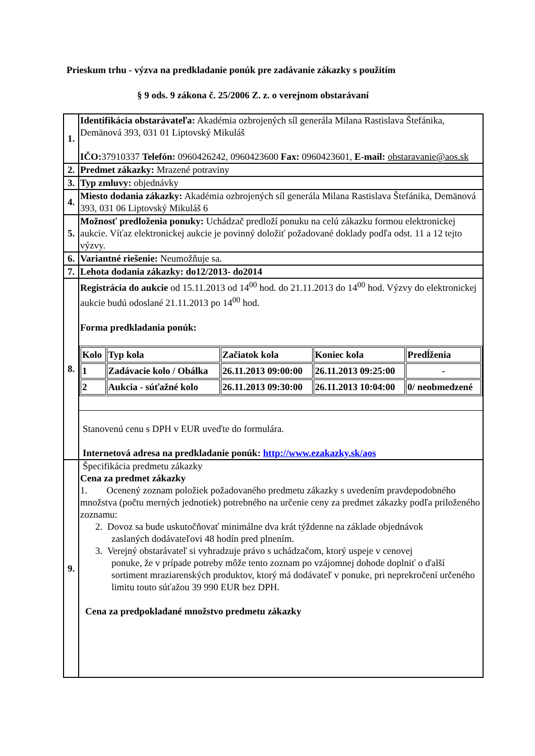Prieskum trhu - výzva na predkladanie ponúk pre zadávanie zákazky s použitím
§ 9 ods. 9 zákona č. 25/2006 Z. z. o verejnom obstarávaní
| 1. | Identifikácia obstarávateľa: Akadémia ozbrojených síl generála Milana Rastislava Štefánika, Demänová 393, 031 01 Liptovský Mikuláš IČO: 37910337 Telefón: 0960426242, 0960423600 Fax: 0960423601, E-mail: obstaravanie@aos.sk |
| 2. | Predmet zákazky: Mrazené potraviny |
| 3. | Typ zmluvy: objednávky |
| 4. | Miesto dodania zákazky: Akadémia ozbrojených síl generála Milana Rastislava Štefánika, Demänová 393, 031 06 Liptovský Mikuláš 6 |
| 5. | Možnosť predloženia ponuky: Uchádzač predloží ponuku na celú zákazku formou elektronickej aukcie. Víťaz elektronickej aukcie je povinný doložiť požadované doklady podľa odst. 11 a 12 tejto výzvy. |
| 6. | Variantné riešenie: Neumožňuje sa. |
| 7. | Lehota dodania zákazky: do12/2013- do2014 |
| 8. | Registrácia do aukcie od 15.11.2013 od 14<sup>00</sup> hod. do 21.11.2013 do 14<sup>00</sup> hod. Výzvy do elektronickej aukcie budú odoslané 21.11.2013 po 14<sup>00</sup> hod. Forma predkladania ponúk: / Kolo / Typ kola / Začiatok kola / Koniec kola / Predĺženia / / --- / --- / --- / --- / --- / / 1 / Zadávacie kolo / Obálka / 26.11.2013 09:00:00 / 26.11.2013 09:25:00 / - / / 2 / Aukcia - súťažné kolo / 26.11.2013 09:30:00 / 26.11.2013 10:04:00 / 0/ neobmedzené / Stanovenú cenu s DPH v EUR uveďte do formulára. Internetová adresa na predkladanie ponúk: http://www.ezakazky.sk/aos |
| 9. | Špecifikácia predmetu zákazky Cena za predmet zákazky 1. Ocenený zoznam položiek požadovaného predmetu zákazky s uvedením pravdepodobného množstva (počtu merných jednotiek) potrebného na určenie ceny za predmet zákazky podľa priloženého zoznamu: 2. Dovoz sa bude uskutočňovať minimálne dva krát týždenne na základe objednávok zaslaných dodávateľovi 48 hodín pred plnením. 3. Verejný obstarávateľ si vyhradzuje právo s uchádzačom, ktorý uspeje v cenovej ponuke, že v prípade potreby môže tento zoznam po vzájomnej dohode doplniť o ďalší sortiment mraziarenských produktov, ktorý má dodávateľ v ponuke, pri neprekročení určeného limitu touto súťažou 39 990 EUR bez DPH. Cena za predpokladané množstvo predmetu zákazky |